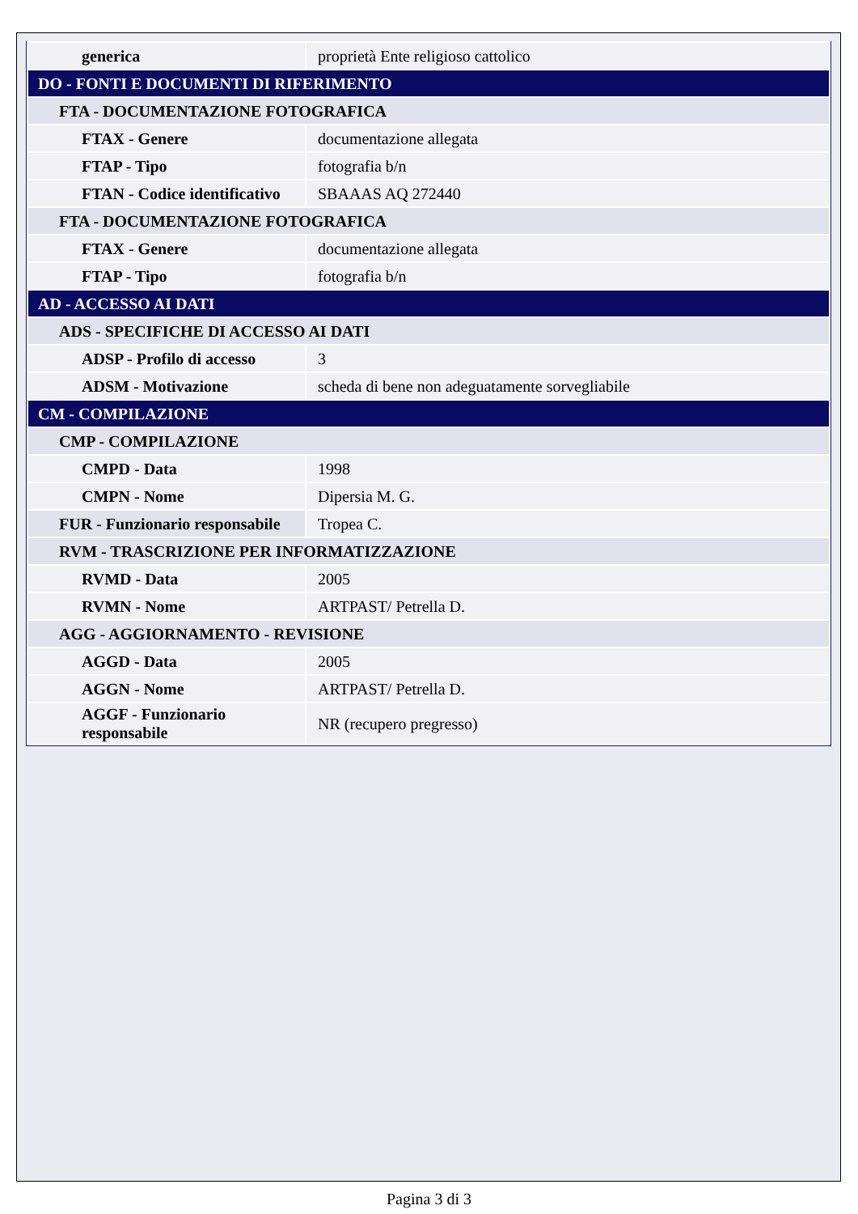| generica | proprietà Ente religioso cattolico |
| DO - FONTI E DOCUMENTI DI RIFERIMENTO | |
| FTA - DOCUMENTAZIONE FOTOGRAFICA | |
| FTAX - Genere | documentazione allegata |
| FTAP - Tipo | fotografia b/n |
| FTAN - Codice identificativo | SBAAAS AQ 272440 |
| FTA - DOCUMENTAZIONE FOTOGRAFICA | |
| FTAX - Genere | documentazione allegata |
| FTAP - Tipo | fotografia b/n |
| AD - ACCESSO AI DATI | |
| ADS - SPECIFICHE DI ACCESSO AI DATI | |
| ADSP - Profilo di accesso | 3 |
| ADSM - Motivazione | scheda di bene non adeguatamente sorvegliabile |
| CM - COMPILAZIONE | |
| CMP - COMPILAZIONE | |
| CMPD - Data | 1998 |
| CMPN - Nome | Dipersia M. G. |
| FUR - Funzionario responsabile | Tropea C. |
| RVM - TRASCRIZIONE PER INFORMATIZZAZIONE | |
| RVMD - Data | 2005 |
| RVMN - Nome | ARTPAST/ Petrella D. |
| AGG - AGGIORNAMENTO - REVISIONE | |
| AGGD - Data | 2005 |
| AGGN - Nome | ARTPAST/ Petrella D. |
| AGGF - Funzionario responsabile | NR (recupero pregresso) |
Pagina 3 di 3